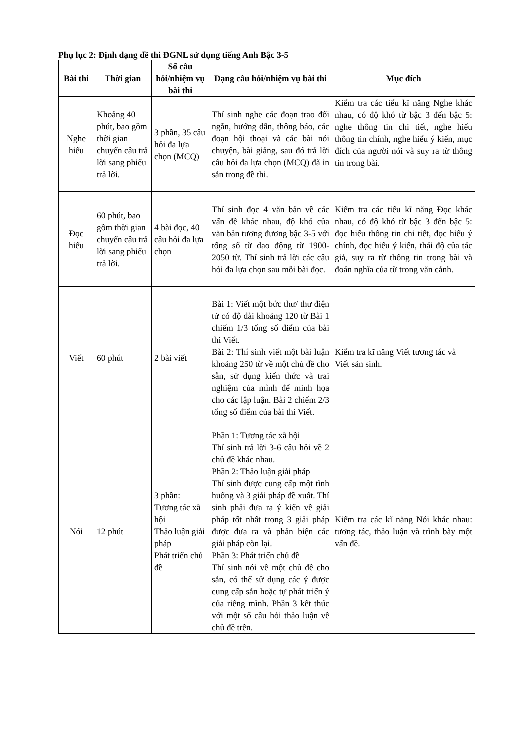Phụ lục 2: Định dạng đề thi ĐGNL sử dụng tiếng Anh Bậc 3-5
| Bài thi | Thời gian | Số câu hỏi/nhiệm vụ bài thi | Dạng câu hỏi/nhiệm vụ bài thi | Mục đích |
| --- | --- | --- | --- | --- |
| Nghe hiểu | Khoảng 40 phút, bao gồm thời gian chuyển câu trả lời sang phiếu trả lời. | 3 phần, 35 câu hỏi đa lựa chọn (MCQ) | Thí sinh nghe các đoạn trao đổi ngắn, hướng dẫn, thông báo, các đoạn hội thoại và các bài nói chuyện, bài giảng, sau đó trả lời câu hỏi đa lựa chọn (MCQ) đã in sẵn trong đề thi. | Kiểm tra các tiểu kĩ năng Nghe khác nhau, có độ khó từ bậc 3 đến bậc 5: nghe thông tin chi tiết, nghe hiểu thông tin chính, nghe hiểu ý kiến, mục đích của người nói và suy ra từ thông tin trong bài. |
| Đọc hiểu | 60 phút, bao gồm thời gian chuyển câu trả lời sang phiếu trả lời. | 4 bài đọc, 40 câu hỏi đa lựa chọn | Thí sinh đọc 4 văn bản về các vấn đề khác nhau, độ khó của văn bản tương đương bậc 3-5 với tổng số từ dao động từ 1900-2050 từ. Thí sinh trả lời các câu hỏi đa lựa chọn sau mỗi bài đọc. | Kiểm tra các tiểu kĩ năng Đọc khác nhau, có độ khó từ bậc 3 đến bậc 5: đọc hiểu thông tin chi tiết, đọc hiểu ý chính, đọc hiểu ý kiến, thái độ của tác giả, suy ra từ thông tin trong bài và đoán nghĩa của từ trong văn cảnh. |
| Viết | 60 phút | 2 bài viết | Bài 1: Viết một bức thư/ thư điện tử có độ dài khoảng 120 từ Bài 1 chiếm 1/3 tổng số điểm của bài thi Viết. Bài 2: Thí sinh viết một bài luận khoảng 250 từ về một chủ đề cho sẵn, sử dụng kiến thức và trai nghiệm của mình để minh họa cho các lập luận. Bài 2 chiếm 2/3 tổng số điểm của bài thi Viết. | Kiểm tra kĩ năng Viết tương tác và Viết sản sinh. |
| Nói | 12 phút | 3 phần: Tương tác xã hội Thảo luận giải pháp Phát triển chủ đề | Phần 1: Tương tác xã hội Thí sinh trả lời 3-6 câu hỏi về 2 chủ đề khác nhau. Phần 2: Thảo luận giải pháp Thí sinh được cung cấp một tình huống và 3 giải pháp đề xuất. Thí sinh phải đưa ra ý kiến về giải pháp tốt nhất trong 3 giải pháp được đưa ra và phản biện các giải pháp còn lại. Phần 3: Phát triển chủ đề Thí sinh nói về một chủ đề cho sẵn, có thể sử dụng các ý được cung cấp sẵn hoặc tự phát triển ý của riêng mình. Phần 3 kết thúc với một số câu hỏi thảo luận về chủ đề trên. | Kiểm tra các kĩ năng Nói khác nhau: tương tác, thảo luận và trình bày một vấn đề. |